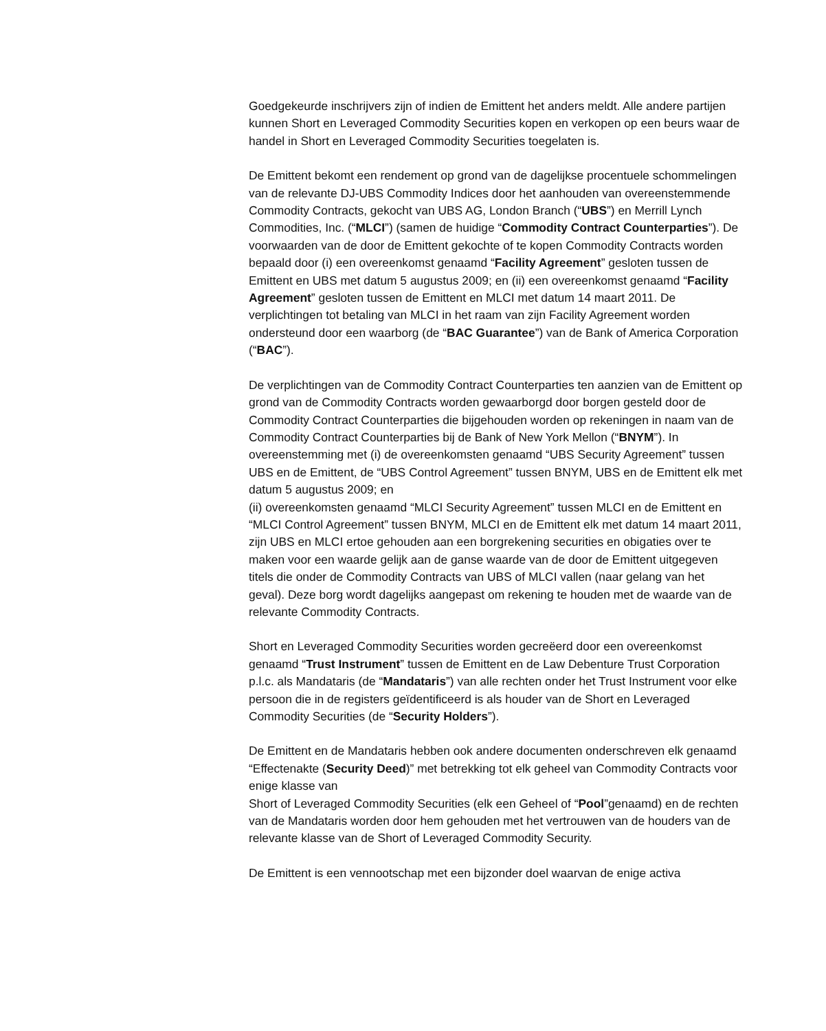Goedgekeurde inschrijvers zijn of indien de Emittent het anders meldt. Alle andere partijen kunnen Short en Leveraged Commodity Securities kopen en verkopen op een beurs waar de handel in Short en Leveraged Commodity Securities toegelaten is.
De Emittent bekomt een rendement op grond van de dagelijkse procentuele schommelingen van de relevante DJ-UBS Commodity Indices door het aanhouden van overeenstemmende Commodity Contracts, gekocht van UBS AG, London Branch (“UBS”) en Merrill Lynch Commodities, Inc. (“MLCI”) (samen de huidige “Commodity Contract Counterparties”). De voorwaarden van de door de Emittent gekochte of te kopen Commodity Contracts worden bepaald door (i) een overeenkomst genaamd “Facility Agreement” gesloten tussen de Emittent en UBS met datum 5 augustus 2009; en (ii) een overeenkomst genaamd “Facility Agreement” gesloten tussen de Emittent en MLCI met datum 14 maart 2011. De verplichtingen tot betaling van MLCI in het raam van zijn Facility Agreement worden ondersteund door een waarborg (de “BAC Guarantee”) van de Bank of America Corporation (“BAC”).
De verplichtingen van de Commodity Contract Counterparties ten aanzien van de Emittent op grond van de Commodity Contracts worden gewaarborgd door borgen gesteld door de Commodity Contract Counterparties die bijgehouden worden op rekeningen in naam van de Commodity Contract Counterparties bij de Bank of New York Mellon (“BNYM”). In overeenstemming met (i) de overeenkomsten genaamd “UBS Security Agreement” tussen UBS en de Emittent, de “UBS Control Agreement” tussen BNYM, UBS en de Emittent elk met datum 5 augustus 2009; en
(ii) overeenkomsten genaamd “MLCI Security Agreement” tussen MLCI en de Emittent en “MLCI Control Agreement” tussen BNYM, MLCI en de Emittent elk met datum 14 maart 2011, zijn UBS en MLCI ertoe gehouden aan een borgrekening securities en obigaties over te maken voor een waarde gelijk aan de ganse waarde van de door de Emittent uitgegeven titels die onder de Commodity Contracts van UBS of MLCI vallen (naar gelang van het geval). Deze borg wordt dagelijks aangepast om rekening te houden met de waarde van de relevante Commodity Contracts.
Short en Leveraged Commodity Securities worden gecreëerd door een overeenkomst genaamd “Trust Instrument” tussen de Emittent en de Law Debenture Trust Corporation p.l.c. als Mandataris (de “Mandataris”) van alle rechten onder het Trust Instrument voor elke persoon die in de registers geïdentificeerd is als houder van de Short en Leveraged Commodity Securities (de “Security Holders”).
De Emittent en de Mandataris hebben ook andere documenten onderschreven elk genaamd “Effectenakte (Security Deed)” met betrekking tot elk geheel van Commodity Contracts voor enige klasse van
Short of Leveraged Commodity Securities (elk een Geheel of “Pool”genaamd) en de rechten van de Mandataris worden door hem gehouden met het vertrouwen van de houders van de relevante klasse van de Short of Leveraged Commodity Security.
De Emittent is een vennootschap met een bijzonder doel waarvan de enige activa